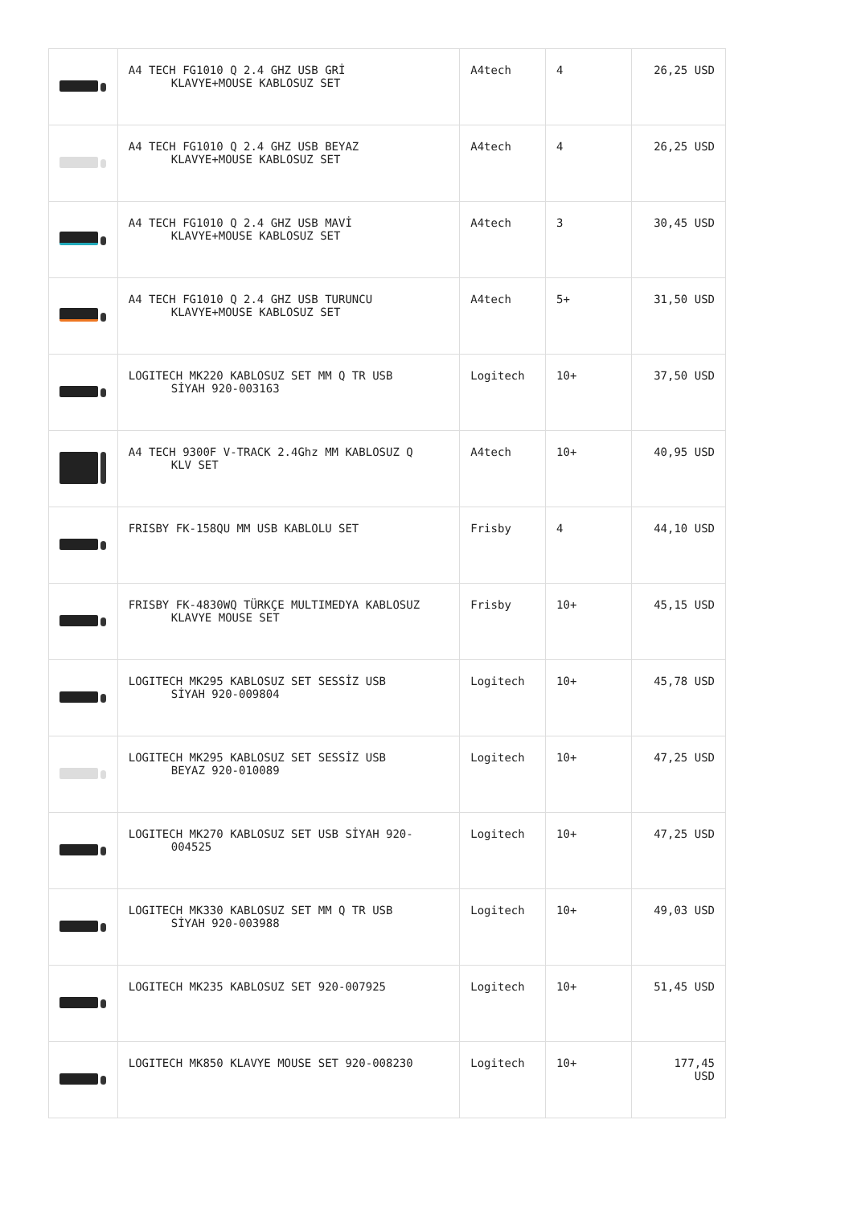| | A4 TECH FG1010 Q 2.4 GHZ USB GRİ KLAVYE+MOUSE KABLOSUZ SET | A4tech | 4 | 26,25 USD |
| | A4 TECH FG1010 Q 2.4 GHZ USB BEYAZ KLAVYE+MOUSE KABLOSUZ SET | A4tech | 4 | 26,25 USD |
| | A4 TECH FG1010 Q 2.4 GHZ USB MAVİ KLAVYE+MOUSE KABLOSUZ SET | A4tech | 3 | 30,45 USD |
| | A4 TECH FG1010 Q 2.4 GHZ USB TURUNCU KLAVYE+MOUSE KABLOSUZ SET | A4tech | 5+ | 31,50 USD |
| | LOGITECH MK220 KABLOSUZ SET MM Q TR USB SİYAH 920-003163 | Logitech | 10+ | 37,50 USD |
| | A4 TECH 9300F V-TRACK 2.4Ghz MM KABLOSUZ Q KLV SET | A4tech | 10+ | 40,95 USD |
| | FRISBY FK-158QU MM USB KABLOLU SET | Frisby | 4 | 44,10 USD |
| | FRISBY FK-4830WQ TÜRKÇE MULTIMEDYA KABLOSUZ KLAVYE MOUSE SET | Frisby | 10+ | 45,15 USD |
| | LOGITECH MK295 KABLOSUZ SET SESSİZ USB SİYAH 920-009804 | Logitech | 10+ | 45,78 USD |
| | LOGITECH MK295 KABLOSUZ SET SESSİZ USB BEYAZ 920-010089 | Logitech | 10+ | 47,25 USD |
| | LOGITECH MK270 KABLOSUZ SET USB SİYAH 920- 004525 | Logitech | 10+ | 47,25 USD |
| | LOGITECH MK330 KABLOSUZ SET MM Q TR USB SİYAH 920-003988 | Logitech | 10+ | 49,03 USD |
| | LOGITECH MK235 KABLOSUZ SET 920-007925 | Logitech | 10+ | 51,45 USD |
| | LOGITECH MK850 KLAVYE MOUSE SET 920-008230 | Logitech | 10+ | 177,45 USD |